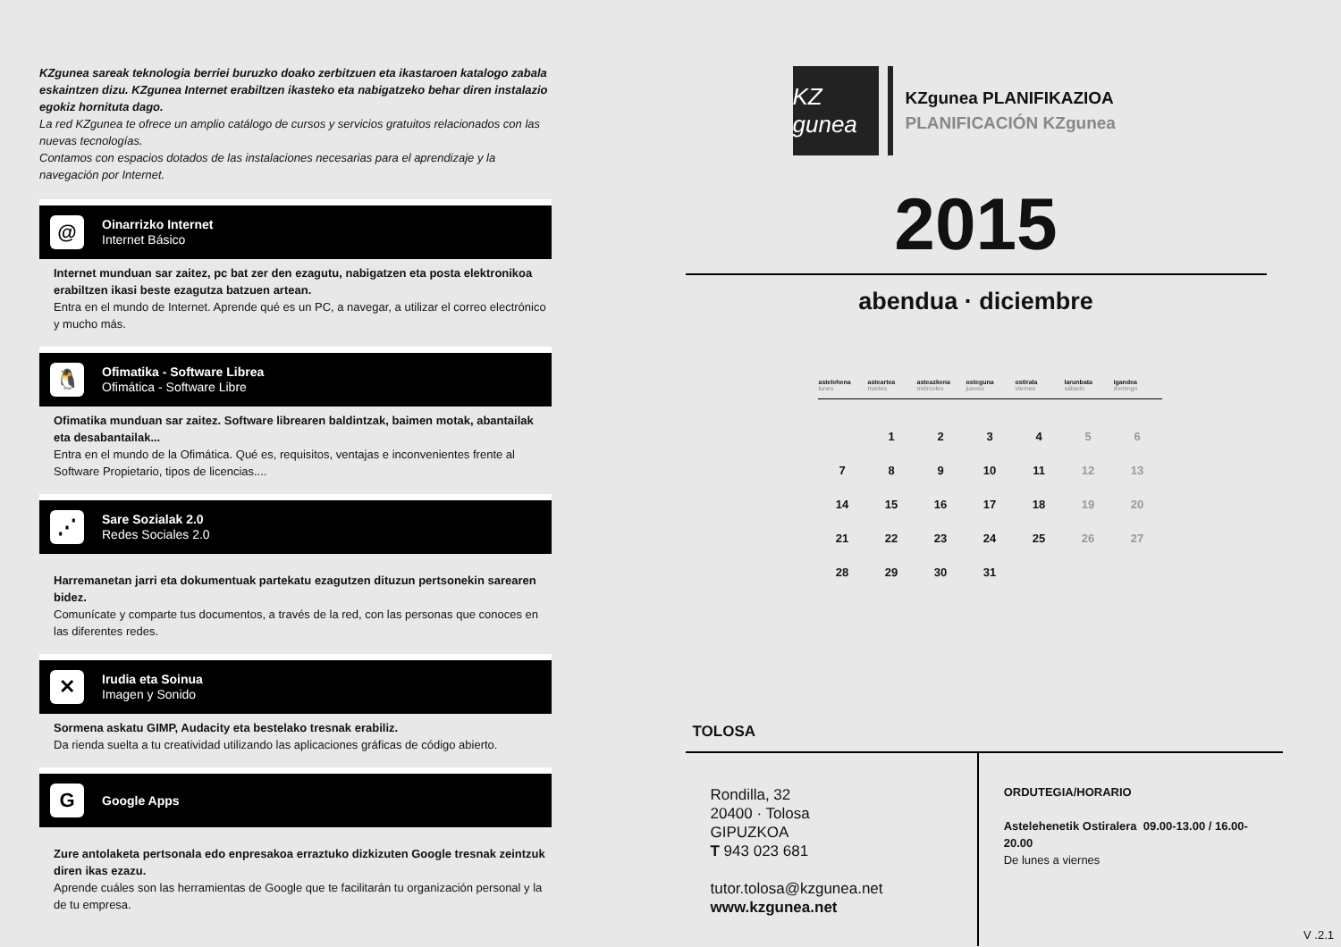KZgunea sareak teknologia berriei buruzko doako zerbitzuen eta ikastaroen katalogo zabala eskaintzen dizu. KZgunea Internet erabiltzen ikasteko eta nabigatzeko behar diren instalazio egokiz hornituta dago.
La red KZgunea te ofrece un amplio catálogo de cursos y servicios gratuitos relacionados con las nuevas tecnologías.
Contamos con espacios dotados de las instalaciones necesarias para el aprendizaje y la navegación por Internet.
@
Oinarrizko Internet
Internet Básico
Internet munduan sar zaitez, pc bat zer den ezagutu, nabigatzen eta posta elektronikoa erabiltzen ikasi beste ezagutza batzuen artean.
Entra en el mundo de Internet. Aprende qué es un PC, a navegar, a utilizar el correo electrónico y mucho más.
🐧
Ofimatika - Software Librea
Ofimática - Software Libre
Ofimatika munduan sar zaitez. Software librearen baldintzak, baimen motak, abantailak eta desabantailak...
Entra en el mundo de la Ofimática. Qué es, requisitos, ventajas e inconvenientes frente al Software Propietario, tipos de licencias....
⋰
Sare Sozialak 2.0
Redes Sociales 2.0
Harremanetan jarri eta dokumentuak partekatu ezagutzen dituzun pertsonekin sarearen bidez.
Comunícate y comparte tus documentos, a través de la red, con las personas que conoces en las diferentes redes.
✕
Irudia eta Soinua
Imagen y Sonido
Sormena askatu GIMP, Audacity eta bestelako tresnak erabiliz.
Da rienda suelta a tu creatividad utilizando las aplicaciones gráficas de código abierto.
G
Google Apps
Zure antolaketa pertsonala edo enpresakoa erraztuko dizkizuten Google tresnak zeintzuk diren ikas ezazu.
Aprende cuáles son las herramientas de Google que te facilitarán tu organización personal y la de tu empresa.
KZ gunea
KZgunea PLANIFIKAZIOA
PLANIFICACIÓN KZgunea
2015
abendua · diciembre
| astelehena lunes | asteartea martes | asteazkena miércoles | osteguna jueves | ostirala viernes | larunbata sábado | igandea domingo |
| --- | --- | --- | --- | --- | --- | --- |
| | 1 | 2 | 3 | 4 | 5 | 6 |
| 7 | 8 | 9 | 10 | 11 | 12 | 13 |
| 14 | 15 | 16 | 17 | 18 | 19 | 20 |
| 21 | 22 | 23 | 24 | 25 | 26 | 27 |
| 28 | 29 | 30 | 31 | | | |
TOLOSA
Rondilla, 32
20400 · Tolosa
GIPUZKOA
T 943 023 681
tutor.tolosa@kzgunea.net
www.kzgunea.net
ORDUTEGIA/HORARIO
Astelehenetik Ostiralera 09.00-13.00 / 16.00-20.00
De lunes a viernes
V .2.1